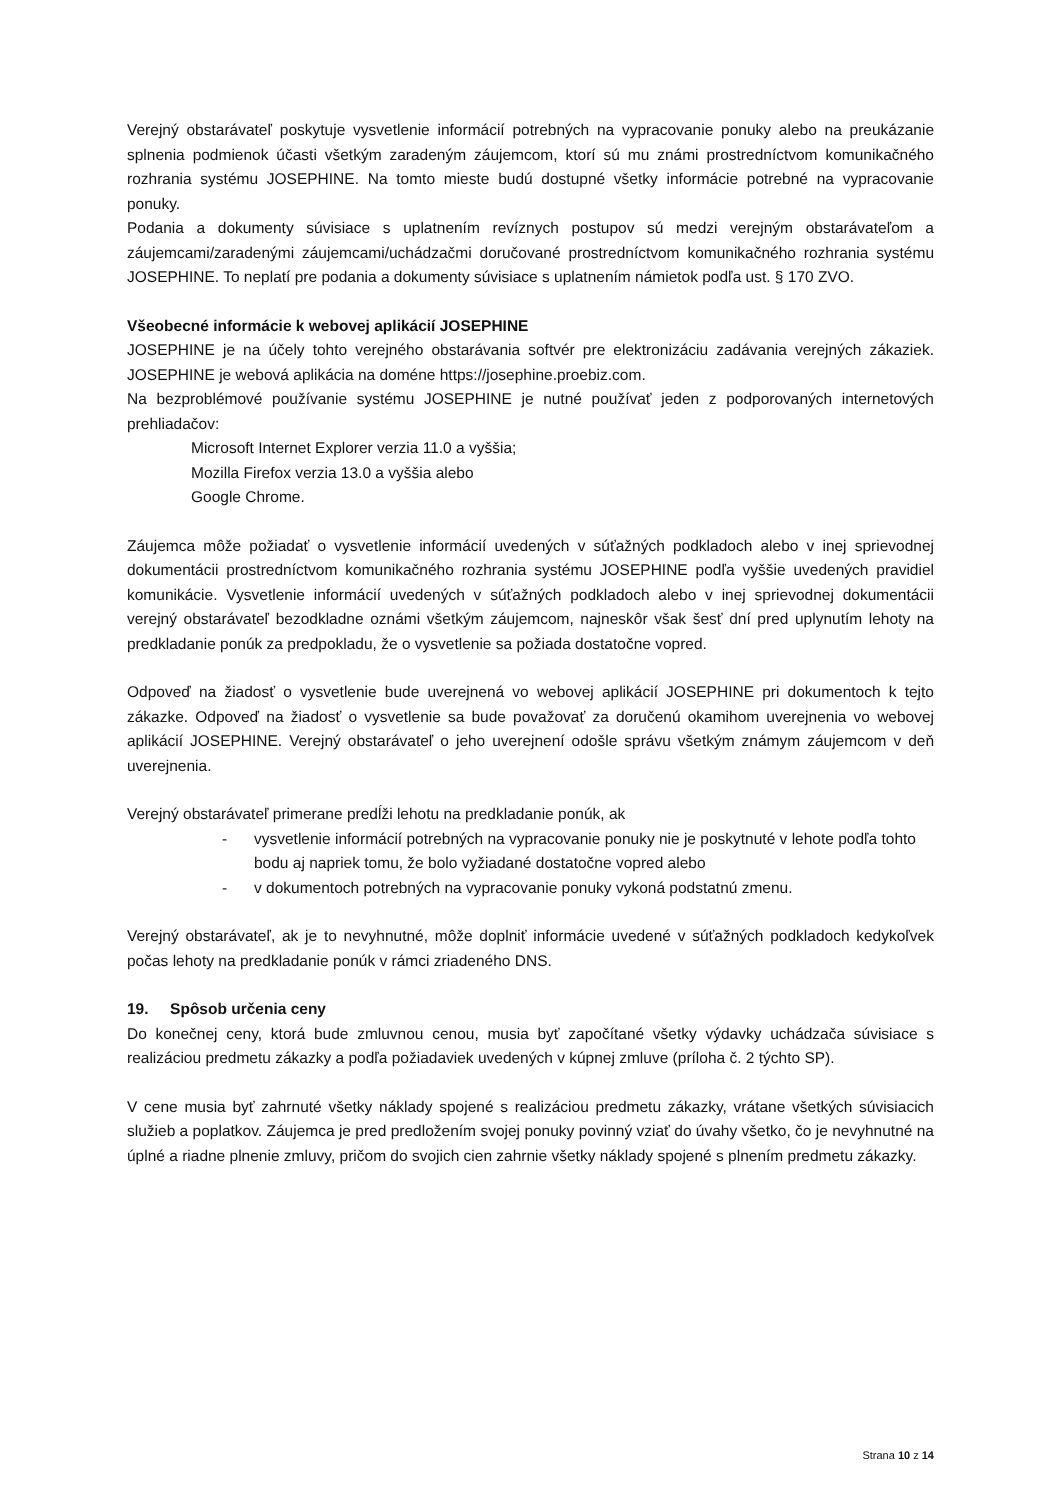Verejný obstarávateľ poskytuje vysvetlenie informácií potrebných na vypracovanie ponuky alebo na preukázanie splnenia podmienok účasti všetkým zaradeným záujemcom, ktorí sú mu známi prostredníctvom komunikačného rozhrania systému JOSEPHINE. Na tomto mieste budú dostupné všetky informácie potrebné na vypracovanie ponuky.
Podania a dokumenty súvisiace s uplatnením revíznych postupov sú medzi verejným obstarávateľom a záujemcami/zaradenými záujemcami/uchádzačmi doručované prostredníctvom komunikačného rozhrania systému JOSEPHINE. To neplatí pre podania a dokumenty súvisiace s uplatnením námietok podľa ust. § 170 ZVO.
Všeobecné informácie k webovej aplikácií JOSEPHINE
JOSEPHINE je na účely tohto verejného obstarávania softvér pre elektronizáciu zadávania verejných zákaziek. JOSEPHINE je webová aplikácia na doméne https://josephine.proebiz.com.
Na bezproblémové používanie systému JOSEPHINE je nutné používať jeden z podporovaných internetových prehliadačov:
Microsoft Internet Explorer verzia 11.0 a vyššia;
Mozilla Firefox verzia 13.0 a vyššia alebo
Google Chrome.
Záujemca môže požiadať o vysvetlenie informácií uvedených v súťažných podkladoch alebo v inej sprievodnej dokumentácii prostredníctvom komunikačného rozhrania systému JOSEPHINE podľa vyššie uvedených pravidiel komunikácie. Vysvetlenie informácií uvedených v súťažných podkladoch alebo v inej sprievodnej dokumentácii verejný obstarávateľ bezodkladne oznámi všetkým záujemcom, najneskôr však šesť dní pred uplynutím lehoty na predkladanie ponúk za predpokladu, že o vysvetlenie sa požiada dostatočne vopred.
Odpoveď na žiadosť o vysvetlenie bude uverejnená vo webovej aplikácií JOSEPHINE pri dokumentoch k tejto zákazke. Odpoveď na žiadosť o vysvetlenie sa bude považovať za doručenú okamihom uverejnenia vo webovej aplikácií JOSEPHINE. Verejný obstarávateľ o jeho uverejnení odošle správu všetkým známym záujemcom v deň uverejnenia.
Verejný obstarávateľ primerane predĺži lehotu na predkladanie ponúk, ak
- vysvetlenie informácií potrebných na vypracovanie ponuky nie je poskytnuté v lehote podľa tohto bodu aj napriek tomu, že bolo vyžiadané dostatočne vopred alebo
- v dokumentoch potrebných na vypracovanie ponuky vykoná podstatnú zmenu.
Verejný obstarávateľ, ak je to nevyhnutné, môže doplniť informácie uvedené v súťažných podkladoch kedykoľvek počas lehoty na predkladanie ponúk v rámci zriadeného DNS.
19. Spôsob určenia ceny
Do konečnej ceny, ktorá bude zmluvnou cenou, musia byť započítané všetky výdavky uchádzača súvisiace s realizáciou predmetu zákazky a podľa požiadaviek uvedených v kúpnej zmluve (príloha č. 2 týchto SP).
V cene musia byť zahrnuté všetky náklady spojené s realizáciou predmetu zákazky, vrátane všetkých súvisiacich služieb a poplatkov. Záujemca je pred predložením svojej ponuky povinný vziať do úvahy všetko, čo je nevyhnutné na úplné a riadne plnenie zmluvy, pričom do svojich cien zahrnie všetky náklady spojené s plnením predmetu zákazky.
Strana 10 z 14